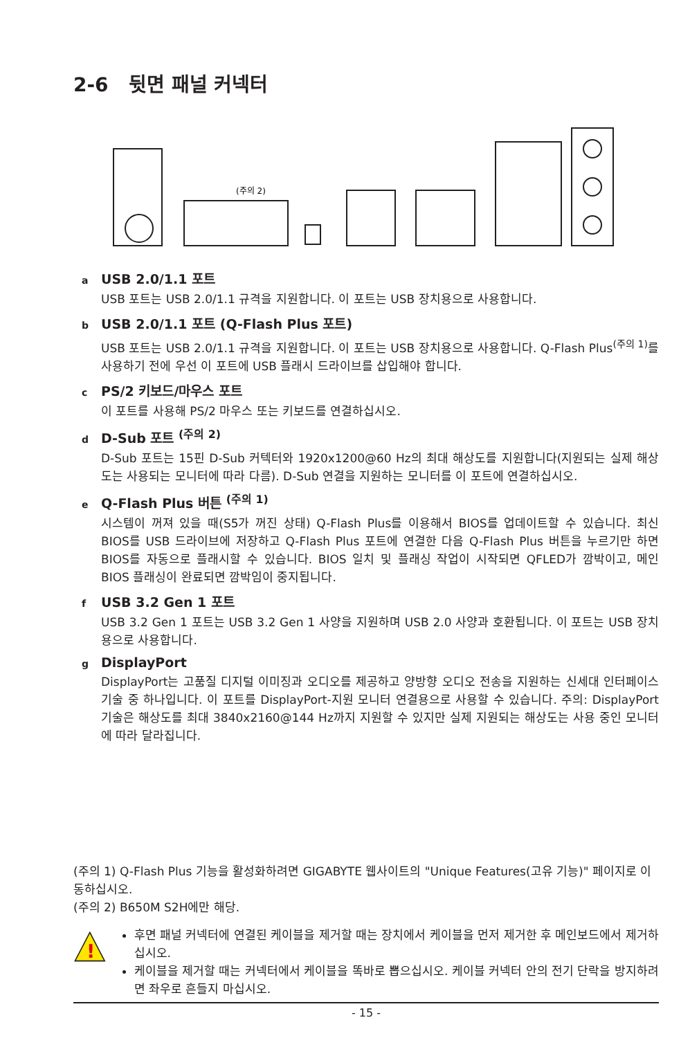2-6 뒷면 패널 커넥터
(주의 2)
a USB 2.0/1.1 포트
USB 포트는 USB 2.0/1.1 규격을 지원합니다. 이 포트는 USB 장치용으로 사용합니다.
b USB 2.0/1.1 포트 (Q-Flash Plus 포트)
USB 포트는 USB 2.0/1.1 규격을 지원합니다. 이 포트는 USB 장치용으로 사용합니다. Q-Flash Plus<sup>(주의 1)</sup>를 사용하기 전에 우선 이 포트에 USB 플래시 드라이브를 삽입해야 합니다.
c PS/2 키보드/마우스 포트
이 포트를 사용해 PS/2 마우스 또는 키보드를 연결하십시오.
d D-Sub 포트 <sup>(주의 2)</sup>
D-Sub 포트는 15핀 D-Sub 커텍터와 1920x1200@60 Hz의 최대 해상도를 지원합니다(지원되는 실제 해상도는 사용되는 모니터에 따라 다름). D-Sub 연결을 지원하는 모니터를 이 포트에 연결하십시오.
e Q-Flash Plus 버튼 <sup>(주의 1)</sup>
시스템이 꺼져 있을 때(S5가 꺼진 상태) Q-Flash Plus를 이용해서 BIOS를 업데이트할 수 있습니다. 최신 BIOS를 USB 드라이브에 저장하고 Q-Flash Plus 포트에 연결한 다음 Q-Flash Plus 버튼을 누르기만 하면 BIOS를 자동으로 플래시할 수 있습니다. BIOS 일치 및 플래싱 작업이 시작되면 QFLED가 깜박이고, 메인 BIOS 플래싱이 완료되면 깜박임이 중지됩니다.
f USB 3.2 Gen 1 포트
USB 3.2 Gen 1 포트는 USB 3.2 Gen 1 사양을 지원하며 USB 2.0 사양과 호환됩니다. 이 포트는 USB 장치용으로 사용합니다.
g DisplayPort
DisplayPort는 고품질 디지털 이미징과 오디오를 제공하고 양방향 오디오 전송을 지원하는 신세대 인터페이스 기술 중 하나입니다. 이 포트를 DisplayPort-지원 모니터 연결용으로 사용할 수 있습니다. 주의: DisplayPort 기술은 해상도를 최대 3840x2160@144 Hz까지 지원할 수 있지만 실제 지원되는 해상도는 사용 중인 모니터에 따라 달라집니다.
(주의 1) Q-Flash Plus 기능을 활성화하려면 GIGABYTE 웹사이트의 "Unique Features(고유 기능)" 페이지로 이동하십시오.
(주의 2) B650M S2H에만 해당.
!
후면 패널 커넥터에 연결된 케이블을 제거할 때는 장치에서 케이블을 먼저 제거한 후 메인보드에서 제거하십시오.
케이블을 제거할 때는 커넥터에서 케이블을 똑바로 뽑으십시오. 케이블 커넥터 안의 전기 단락을 방지하려면 좌우로 흔들지 마십시오.
- 15 -